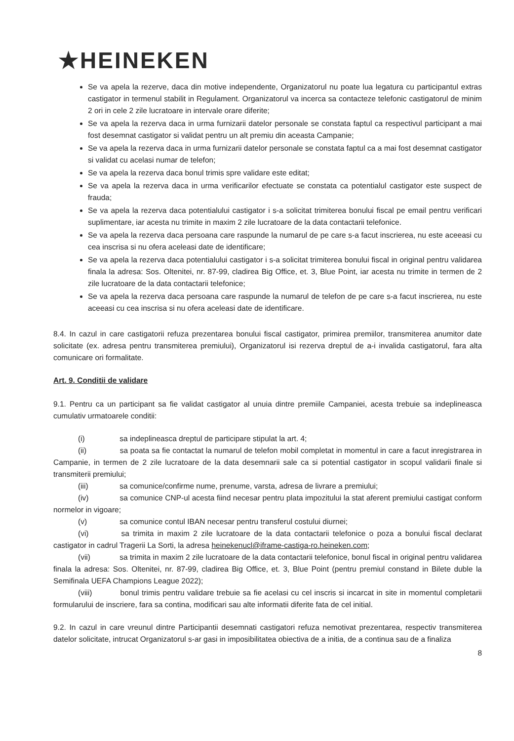★HEINEKEN
Se va apela la rezerve, daca din motive independente, Organizatorul nu poate lua legatura cu participantul extras castigator in termenul stabilit in Regulament. Organizatorul va incerca sa contacteze telefonic castigatorul de minim 2 ori in cele 2 zile lucratoare in intervale orare diferite;
Se va apela la rezerva daca in urma furnizarii datelor personale se constata faptul ca respectivul participant a mai fost desemnat castigator si validat pentru un alt premiu din aceasta Campanie;
Se va apela la rezerva daca in urma furnizarii datelor personale se constata faptul ca a mai fost desemnat castigator si validat cu acelasi numar de telefon;
Se va apela la rezerva daca bonul trimis spre validare este editat;
Se va apela la rezerva daca in urma verificarilor efectuate se constata ca potentialul castigator este suspect de frauda;
Se va apela la rezerva daca potentialului castigator i s-a solicitat trimiterea bonului fiscal pe email pentru verificari suplimentare, iar acesta nu trimite in maxim 2 zile lucratoare de la data contactarii telefonice.
Se va apela la rezerva daca persoana care raspunde la numarul de pe care s-a facut inscrierea, nu este aceeasi cu cea inscrisa si nu ofera aceleasi date de identificare;
Se va apela la rezerva daca potentialului castigator i s-a solicitat trimiterea bonului fiscal in original pentru validarea finala la adresa: Sos. Oltenitei, nr. 87-99, cladirea Big Office, et. 3, Blue Point, iar acesta nu trimite in termen de 2 zile lucratoare de la data contactarii telefonice;
Se va apela la rezerva daca persoana care raspunde la numarul de telefon de pe care s-a facut inscrierea, nu este aceeasi cu cea inscrisa si nu ofera aceleasi date de identificare.
8.4. In cazul in care castigatorii refuza prezentarea bonului fiscal castigator, primirea premiilor, transmiterea anumitor date solicitate (ex. adresa pentru transmiterea premiului), Organizatorul isi rezerva dreptul de a-i invalida castigatorul, fara alta comunicare ori formalitate.
Art. 9. Conditii de validare
9.1. Pentru ca un participant sa fie validat castigator al unuia dintre premiile Campaniei, acesta trebuie sa indeplineasca cumulativ urmatoarele conditii:
(i) sa indeplineasca dreptul de participare stipulat la art. 4;
(ii) sa poata sa fie contactat la numarul de telefon mobil completat in momentul in care a facut inregistrarea in Campanie, in termen de 2 zile lucratoare de la data desemnarii sale ca si potential castigator in scopul validarii finale si transmiterii premiului;
(iii) sa comunice/confirme nume, prenume, varsta, adresa de livrare a premiului;
(iv) sa comunice CNP-ul acesta fiind necesar pentru plata impozitului la stat aferent premiului castigat conform normelor in vigoare;
(v) sa comunice contul IBAN necesar pentru transferul costului diurnei;
(vi) sa trimita in maxim 2 zile lucratoare de la data contactarii telefonice o poza a bonului fiscal declarat castigator in cadrul Tragerii La Sorti, la adresa heinekenucl@iframe-castiga-ro.heineken.com;
(vii) sa trimita in maxim 2 zile lucratoare de la data contactarii telefonice, bonul fiscal in original pentru validarea finala la adresa: Sos. Oltenitei, nr. 87-99, cladirea Big Office, et. 3, Blue Point (pentru premiul constand in Bilete duble la Semifinala UEFA Champions League 2022);
(viii) bonul trimis pentru validare trebuie sa fie acelasi cu cel inscris si incarcat in site in momentul completarii formularului de inscriere, fara sa contina, modificari sau alte informatii diferite fata de cel initial.
9.2. In cazul in care vreunul dintre Participantii desemnati castigatori refuza nemotivat prezentarea, respectiv transmiterea datelor solicitate, intrucat Organizatorul s-ar gasi in imposibilitatea obiectiva de a initia, de a continua sau de a finaliza
8